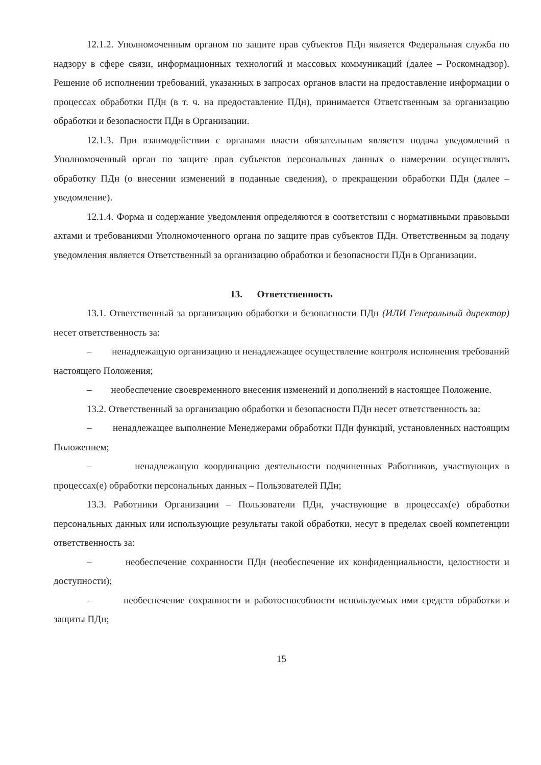12.1.2. Уполномоченным органом по защите прав субъектов ПДн является Федеральная служба по надзору в сфере связи, информационных технологий и массовых коммуникаций (далее – Роскомнадзор). Решение об исполнении требований, указанных в запросах органов власти на предоставление информации о процессах обработки ПДн (в т. ч. на предоставление ПДн), принимается Ответственным за организацию обработки и безопасности ПДн в Организации.
12.1.3. При взаимодействии с органами власти обязательным является подача уведомлений в Уполномоченный орган по защите прав субъектов персональных данных о намерении осуществлять обработку ПДн (о внесении изменений в поданные сведения), о прекращении обработки ПДн (далее – уведомление).
12.1.4. Форма и содержание уведомления определяются в соответствии с нормативными правовыми актами и требованиями Уполномоченного органа по защите прав субъектов ПДн. Ответственным за подачу уведомления является Ответственный за организацию обработки и безопасности ПДн в Организации.
13. Ответственность
13.1. Ответственный за организацию обработки и безопасности ПДн (ИЛИ Генеральный директор) несет ответственность за:
– ненадлежащую организацию и ненадлежащее осуществление контроля исполнения требований настоящего Положения;
– необеспечение своевременного внесения изменений и дополнений в настоящее Положение.
13.2. Ответственный за организацию обработки и безопасности ПДн несет ответственность за:
– ненадлежащее выполнение Менеджерами обработки ПДн функций, установленных настоящим Положением;
– ненадлежащую координацию деятельности подчиненных Работников, участвующих в процессах(е) обработки персональных данных – Пользователей ПДн;
13.3. Работники Организации – Пользователи ПДн, участвующие в процессах(е) обработки персональных данных или использующие результаты такой обработки, несут в пределах своей компетенции ответственность за:
– необеспечение сохранности ПДн (необеспечение их конфиденциальности, целостности и доступности);
– необеспечение сохранности и работоспособности используемых ими средств обработки и защиты ПДн;
15